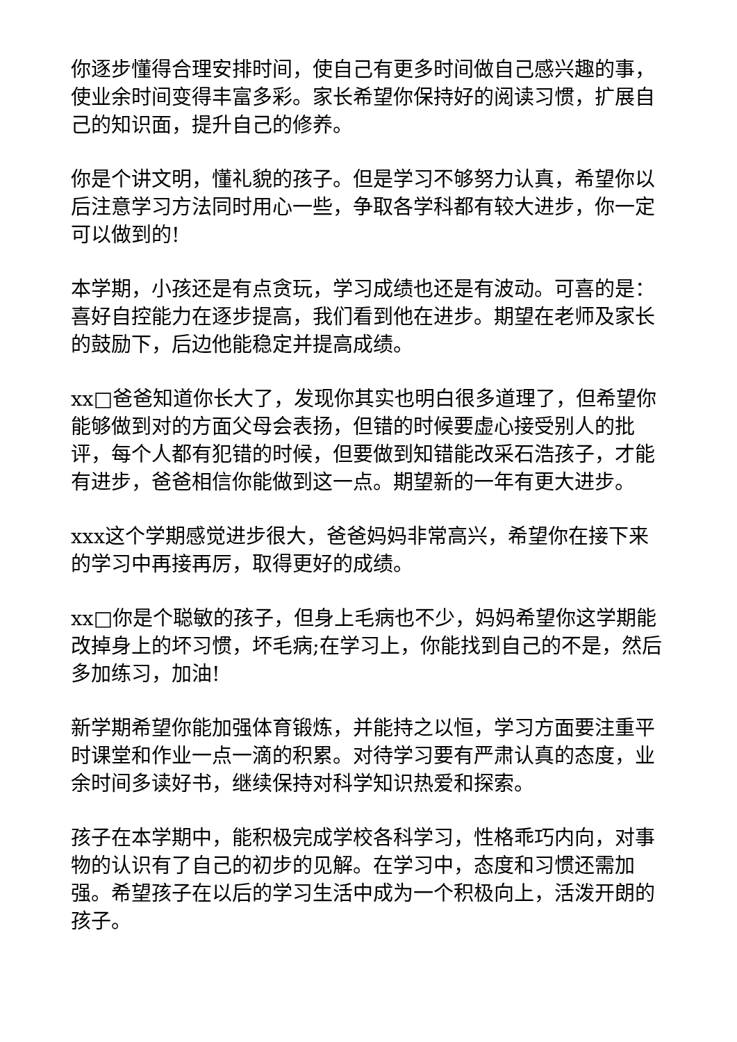你逐步懂得合理安排时间，使自己有更多时间做自己感兴趣的事，使业余时间变得丰富多彩。家长希望你保持好的阅读习惯，扩展自己的知识面，提升自己的修养。
你是个讲文明，懂礼貌的孩子。但是学习不够努力认真，希望你以后注意学习方法同时用心一些，争取各学科都有较大进步，你一定可以做到的!
本学期，小孩还是有点贪玩，学习成绩也还是有波动。可喜的是：喜好自控能力在逐步提高，我们看到他在进步。期望在老师及家长的鼓励下，后边他能稳定并提高成绩。
xx□爸爸知道你长大了，发现你其实也明白很多道理了，但希望你能够做到对的方面父母会表扬，但错的时候要虚心接受别人的批评，每个人都有犯错的时候，但要做到知错能改采石浩孩子，才能有进步，爸爸相信你能做到这一点。期望新的一年有更大进步。
xxx这个学期感觉进步很大，爸爸妈妈非常高兴，希望你在接下来的学习中再接再厉，取得更好的成绩。
xx□你是个聪敏的孩子，但身上毛病也不少，妈妈希望你这学期能改掉身上的坏习惯，坏毛病;在学习上，你能找到自己的不是，然后多加练习，加油!
新学期希望你能加强体育锻炼，并能持之以恒，学习方面要注重平时课堂和作业一点一滴的积累。对待学习要有严肃认真的态度，业余时间多读好书，继续保持对科学知识热爱和探索。
孩子在本学期中，能积极完成学校各科学习，性格乖巧内向，对事物的认识有了自己的初步的见解。在学习中，态度和习惯还需加强。希望孩子在以后的学习生活中成为一个积极向上，活泼开朗的孩子。